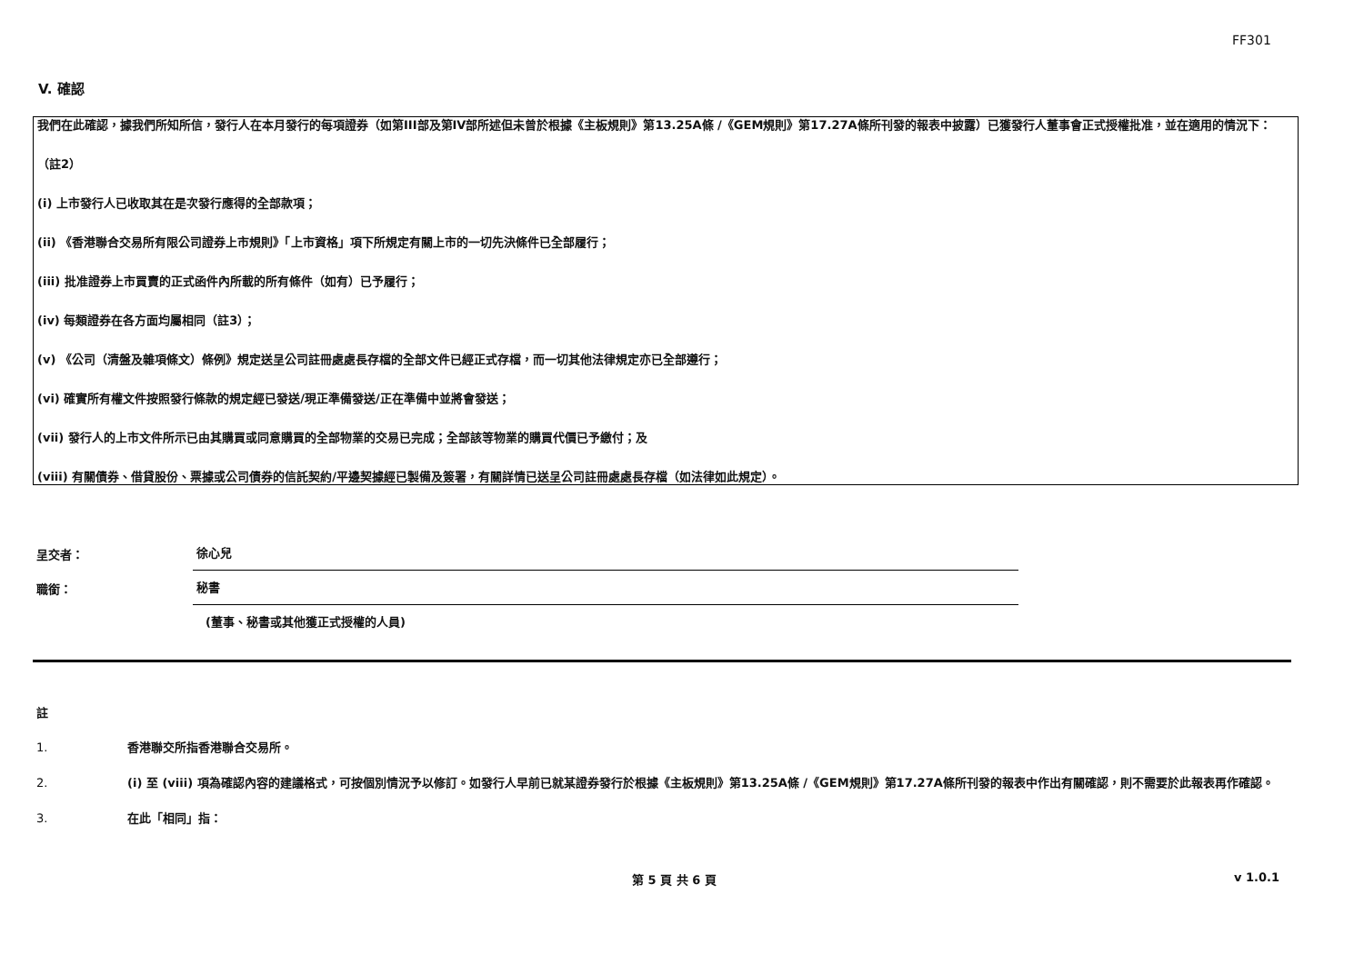FF301
V. 確認
我們在此確認，據我們所知所信，發行人在本月發行的每項證券（如第III部及第IV部所述但未曾於根據《主板規則》第13.25A條 /《GEM規則》第17.27A條所刊發的報表中披露）已獲發行人董事會正式授權批准，並在適用的情況下：
（註2）
(i) 上市發行人已收取其在是次發行應得的全部款項；
(ii) 《香港聯合交易所有限公司證券上市規則》「上市資格」項下所規定有關上市的一切先決條件已全部履行；
(iii) 批准證券上市買賣的正式函件內所載的所有條件（如有）已予履行；
(iv) 每類證券在各方面均屬相同（註3）；
(v) 《公司（清盤及雜項條文）條例》規定送呈公司註冊處處長存檔的全部文件已經正式存檔，而一切其他法律規定亦已全部遵行；
(vi) 確實所有權文件按照發行條款的規定經已發送/現正準備發送/正在準備中並將會發送；
(vii) 發行人的上市文件所示已由其購買或同意購買的全部物業的交易已完成；全部該等物業的購買代價已予繳付；及
(viii) 有關債券、借貸股份、票據或公司債券的信託契約/平邊契據經已製備及簽署，有關詳情已送呈公司註冊處處長存檔（如法律如此規定）。
呈交者：
徐心兒
職銜：
秘書
(董事、秘書或其他獲正式授權的人員)
註
1. 香港聯交所指香港聯合交易所。
2. (i) 至 (viii) 項為確認內容的建議格式，可按個別情況予以修訂。如發行人早前已就某證券發行於根據《主板規則》第13.25A條 /《GEM規則》第17.27A條所刊發的報表中作出有關確認，則不需要於此報表再作確認。
3. 在此「相同」指：
第 5 頁 共 6 頁 v 1.0.1